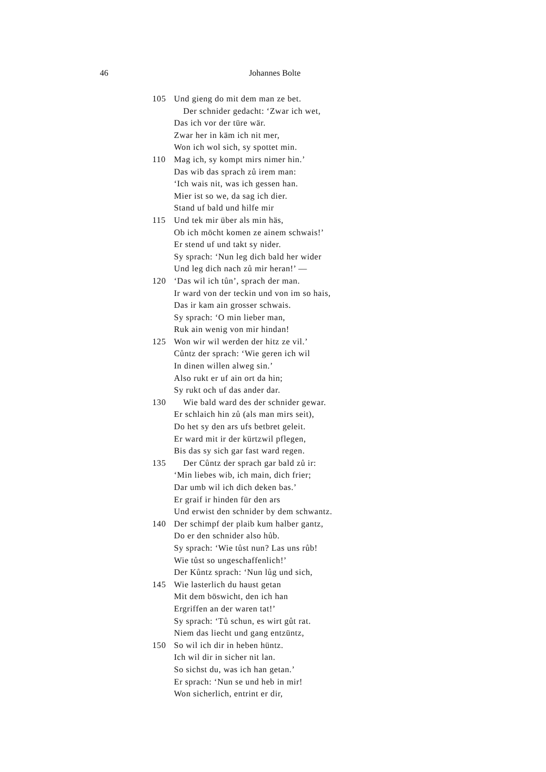46 Johannes Bolte
105 Und gieng do mit dem man ze bet.
Der schnider gedacht: ‘Zwar ich wet,
Das ich vor der türe wär.
Zwar her in käm ich nit mer,
Won ich wol sich, sy spottet min.
110 Mag ich, sy kompt mirs nimer hin.’
Das wib das sprach zů irem man:
‘Ich wais nit, was ich gessen han.
Mier ist so we, da sag ich dier.
Stand uf bald und hilfe mir
115 Und tek mir über als min häs,
Ob ich möcht komen ze ainem schwais!’
Er stend uf und takt sy nider.
Sy sprach: ‘Nun leg dich bald her wider
Und leg dich nach zů mir heran!’ —
120 ‘Das wil ich tůn’, sprach der man.
Ir ward von der teckin und von im so hais,
Das ir kam ain grosser schwais.
Sy sprach: ‘O min lieber man,
Ruk ain wenig von mir hindan!
125 Won wir wil werden der hitz ze vil.’
Cůntz der sprach: ‘Wie geren ich wil
In dinen willen alweg sin.’
Also rukt er uf ain ort da hin;
Sy rukt och uf das ander dar.
130 Wie bald ward des der schnider gewar.
Er schlaich hin zů (als man mirs seit),
Do het sy den ars ufs betbret geleit.
Er ward mit ir der kürtzwil pflegen,
Bis das sy sich gar fast ward regen.
135 Der Cůntz der sprach gar bald zů ir:
‘Min liebes wib, ich main, dich frier;
Dar umb wil ich dich deken bas.’
Er graif ir hinden für den ars
Und erwist den schnider by dem schwantz.
140 Der schimpf der plaib kum halber gantz,
Do er den schnider also hůb.
Sy sprach: ‘Wie tůst nun? Las uns růb!
Wie tůst so ungeschaffenlich!’
Der Kůntz sprach: ‘Nun lůg und sich,
145 Wie lasterlich du haust getan
Mit dem böswicht, den ich han
Ergriffen an der waren tat!’
Sy sprach: ‘Tů schun, es wirt gůt rat.
Niem das liecht und gang entzüntz,
150 So wil ich dir in heben hüntz.
Ich wil dir in sicher nit lan.
So sichst du, was ich han getan.’
Er sprach: ‘Nun se und heb in mir!
Won sicherlich, entrint er dir,